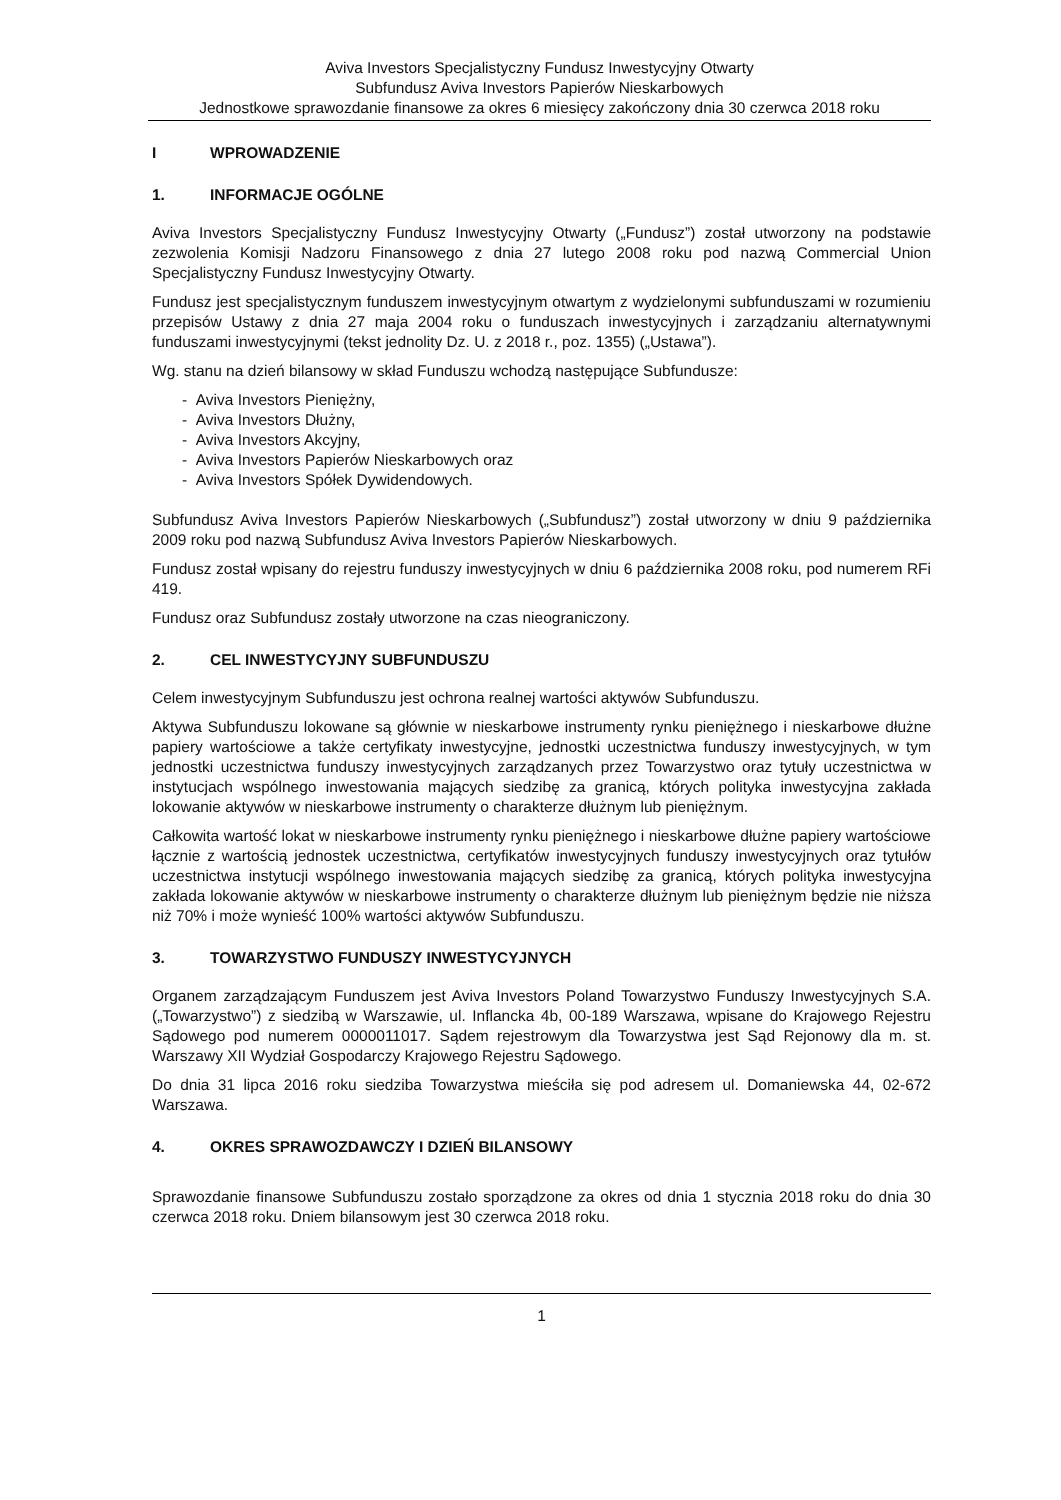Aviva Investors Specjalistyczny Fundusz Inwestycyjny Otwarty
Subfundusz Aviva Investors Papierów Nieskarbowych
Jednostkowe sprawozdanie finansowe za okres 6 miesięcy zakończony dnia 30 czerwca 2018 roku
I WPROWADZENIE
1. INFORMACJE OGÓLNE
Aviva Investors Specjalistyczny Fundusz Inwestycyjny Otwarty („Fundusz”) został utworzony na podstawie zezwolenia Komisji Nadzoru Finansowego z dnia 27 lutego 2008 roku pod nazwą Commercial Union Specjalistyczny Fundusz Inwestycyjny Otwarty.
Fundusz jest specjalistycznym funduszem inwestycyjnym otwartym z wydzielonymi subfunduszami w rozumieniu przepisów Ustawy z dnia 27 maja 2004 roku o funduszach inwestycyjnych i zarządzaniu alternatywnymi funduszami inwestycyjnymi (tekst jednolity Dz. U. z 2018 r., poz. 1355) („Ustawa”).
Wg. stanu na dzień bilansowy w skład Funduszu wchodzą następujące Subfundusze:
- Aviva Investors Pieniężny,
- Aviva Investors Dłużny,
- Aviva Investors Akcyjny,
- Aviva Investors Papierów Nieskarbowych oraz
- Aviva Investors Spółek Dywidendowych.
Subfundusz Aviva Investors Papierów Nieskarbowych („Subfundusz”) został utworzony w dniu 9 października 2009 roku pod nazwą Subfundusz Aviva Investors Papierów Nieskarbowych.
Fundusz został wpisany do rejestru funduszy inwestycyjnych w dniu 6 października 2008 roku, pod numerem RFi 419.
Fundusz oraz Subfundusz zostały utworzone na czas nieograniczony.
2. CEL INWESTYCYJNY SUBFUNDUSZU
Celem inwestycyjnym Subfunduszu jest ochrona realnej wartości aktywów Subfunduszu.
Aktywa Subfunduszu lokowane są głównie w nieskarbowe instrumenty rynku pieniężnego i nieskarbowe dłużne papiery wartościowe a także certyfikaty inwestycyjne, jednostki uczestnictwa funduszy inwestycyjnych, w tym jednostki uczestnictwa funduszy inwestycyjnych zarządzanych przez Towarzystwo oraz tytuły uczestnictwa w instytucjach wspólnego inwestowania mających siedzibę za granicą, których polityka inwestycyjna zakłada lokowanie aktywów w nieskarbowe instrumenty o charakterze dłużnym lub pieniężnym.
Całkowita wartość lokat w nieskarbowe instrumenty rynku pieniężnego i nieskarbowe dłużne papiery wartościowe łącznie z wartością jednostek uczestnictwa, certyfikatów inwestycyjnych funduszy inwestycyjnych oraz tytułów uczestnictwa instytucji wspólnego inwestowania mających siedzibę za granicą, których polityka inwestycyjna zakłada lokowanie aktywów w nieskarbowe instrumenty o charakterze dłużnym lub pieniężnym będzie nie niższa niż 70% i może wynieść 100% wartości aktywów Subfunduszu.
3. TOWARZYSTWO FUNDUSZY INWESTYCYJNYCH
Organem zarządzającym Funduszem jest Aviva Investors Poland Towarzystwo Funduszy Inwestycyjnych S.A. („Towarzystwo”) z siedzibą w Warszawie, ul. Inflancka 4b, 00-189 Warszawa, wpisane do Krajowego Rejestru Sądowego pod numerem 0000011017. Sądem rejestrowym dla Towarzystwa jest Sąd Rejonowy dla m. st. Warszawy XII Wydział Gospodarczy Krajowego Rejestru Sądowego.
Do dnia 31 lipca 2016 roku siedziba Towarzystwa mieściła się pod adresem ul. Domaniewska 44, 02-672 Warszawa.
4. OKRES SPRAWOZDAWCZY I DZIEŃ BILANSOWY
Sprawozdanie finansowe Subfunduszu zostało sporządzone za okres od dnia 1 stycznia 2018 roku do dnia 30 czerwca 2018 roku. Dniem bilansowym jest 30 czerwca 2018 roku.
1